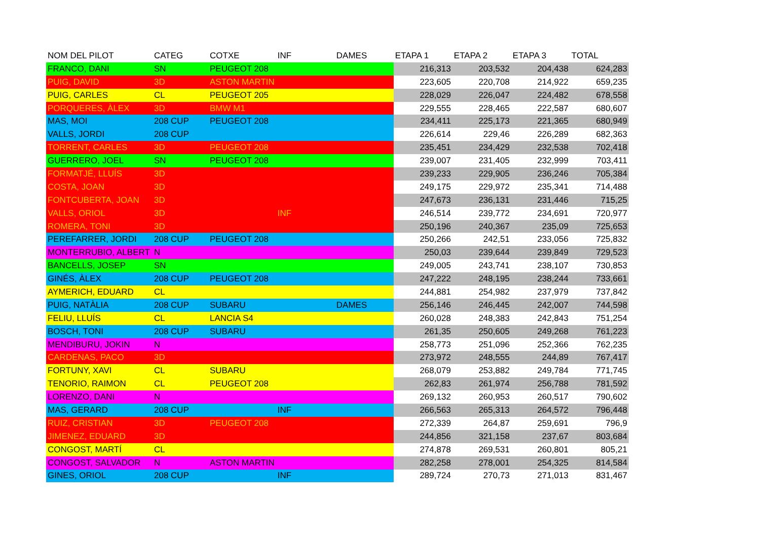| NOM DEL PILOT | CATEG | COTXE | INF | DAMES | ETAPA 1 | ETAPA 2 | ETAPA 3 | TOTAL |
| --- | --- | --- | --- | --- | --- | --- | --- | --- |
| FRANCO, DANI | SN | PEUGEOT 208 | | | 216,313 | 203,532 | 204,438 | 624,283 |
| PUIG, DAVID | 3D | ASTON MARTIN | | | 223,605 | 220,708 | 214,922 | 659,235 |
| PUIG, CARLES | CL | PEUGEOT 205 | | | 228,029 | 226,047 | 224,482 | 678,558 |
| PORQUERES, ÀLEX | 3D | BMW M1 | | | 229,555 | 228,465 | 222,587 | 680,607 |
| MAS, MOI | 208 CUP | PEUGEOT 208 | | | 234,411 | 225,173 | 221,365 | 680,949 |
| VALLS, JORDI | 208 CUP | | | | 226,614 | 229,46 | 226,289 | 682,363 |
| TORRENT, CARLES | 3D | PEUGEOT 208 | | | 235,451 | 234,429 | 232,538 | 702,418 |
| GUERRERO, JOEL | SN | PEUGEOT 208 | | | 239,007 | 231,405 | 232,999 | 703,411 |
| FORMATJÉ, LLUÍS | 3D | | | | 239,233 | 229,905 | 236,246 | 705,384 |
| COSTA, JOAN | 3D | | | | 249,175 | 229,972 | 235,341 | 714,488 |
| FONTCUBERTA, JOAN | 3D | | | | 247,673 | 236,131 | 231,446 | 715,25 |
| VALLS, ORIOL | 3D | | INF | | 246,514 | 239,772 | 234,691 | 720,977 |
| ROMERA, TONI | 3D | | | | 250,196 | 240,367 | 235,09 | 725,653 |
| PEREFARRER, JORDI | 208 CUP | PEUGEOT 208 | | | 250,266 | 242,51 | 233,056 | 725,832 |
| MONTERRUBIO, ALBERT | N | | | | 250,03 | 239,644 | 239,849 | 729,523 |
| BANCELLS, JOSEP | SN | | | | 249,005 | 243,741 | 238,107 | 730,853 |
| GINÉS, ÀLEX | 208 CUP | PEUGEOT 208 | | | 247,222 | 248,195 | 238,244 | 733,661 |
| AYMERICH, EDUARD | CL | | | | 244,881 | 254,982 | 237,979 | 737,842 |
| PUIG, NATÀLIA | 208 CUP | SUBARU | | DAMES | 256,146 | 246,445 | 242,007 | 744,598 |
| FELIU, LLUÍS | CL | LANCIA S4 | | | 260,028 | 248,383 | 242,843 | 751,254 |
| BOSCH, TONI | 208 CUP | SUBARU | | | 261,35 | 250,605 | 249,268 | 761,223 |
| MENDIBURU, JOKIN | N | | | | 258,773 | 251,096 | 252,366 | 762,235 |
| CARDENAS, PACO | 3D | | | | 273,972 | 248,555 | 244,89 | 767,417 |
| FORTUNY, XAVI | CL | SUBARU | | | 268,079 | 253,882 | 249,784 | 771,745 |
| TENORIO, RAIMON | CL | PEUGEOT 208 | | | 262,83 | 261,974 | 256,788 | 781,592 |
| LORENZO, DANI | N | | | | 269,132 | 260,953 | 260,517 | 790,602 |
| MAS, GERARD | 208 CUP | | INF | | 266,563 | 265,313 | 264,572 | 796,448 |
| RUIZ, CRISTIAN | 3D | PEUGEOT 208 | | | 272,339 | 264,87 | 259,691 | 796,9 |
| JIMENEZ, EDUARD | 3D | | | | 244,856 | 321,158 | 237,67 | 803,684 |
| CONGOST, MARTÍ | CL | | | | 274,878 | 269,531 | 260,801 | 805,21 |
| CONGOST, SALVADOR | N | ASTON MARTIN | | | 282,258 | 278,001 | 254,325 | 814,584 |
| GINES, ORIOL | 208 CUP | | INF | | 289,724 | 270,73 | 271,013 | 831,467 |